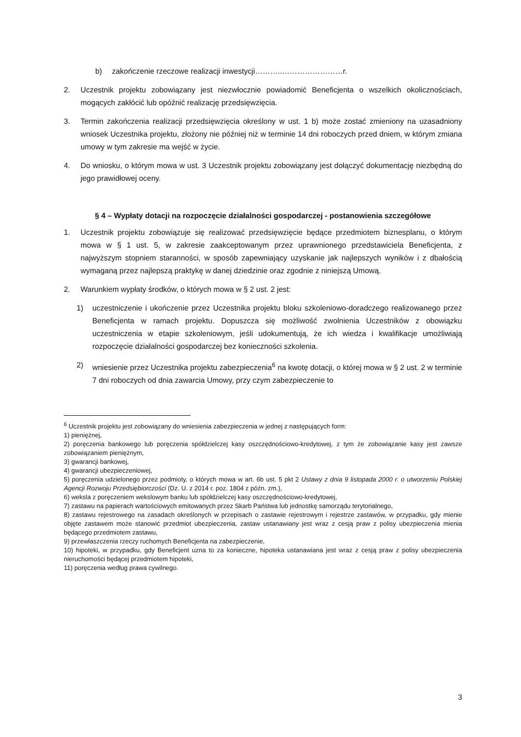b) zakończenie rzeczowe realizacji inwestycji………..……………………r.
2. Uczestnik projektu zobowiązany jest niezwłocznie powiadomić Beneficjenta o wszelkich okolicznościach, mogących zakłócić lub opóźnić realizację przedsięwzięcia.
3. Termin zakończenia realizacji przedsięwzięcia określony w ust. 1 b) może zostać zmieniony na uzasadniony wniosek Uczestnika projektu, złożony nie później niż w terminie 14 dni roboczych przed dniem, w którym zmiana umowy w tym zakresie ma wejść w życie.
4. Do wniosku, o którym mowa w ust. 3 Uczestnik projektu zobowiązany jest dołączyć dokumentację niezbędną do jego prawidłowej oceny.
§ 4 – Wypłaty dotacji na rozpoczęcie działalności gospodarczej - postanowienia szczegółowe
1. Uczestnik projektu zobowiązuje się realizować przedsięwzięcie będące przedmiotem biznesplanu, o którym mowa w § 1 ust. 5, w zakresie zaakceptowanym przez uprawnionego przedstawiciela Beneficjenta, z najwyższym stopniem staranności, w sposób zapewniający uzyskanie jak najlepszych wyników i z dbałością wymaganą przez najlepszą praktykę w danej dziedzinie oraz zgodnie z niniejszą Umową.
2. Warunkiem wypłaty środków, o których mowa w § 2 ust. 2 jest:
1) uczestniczenie i ukończenie przez Uczestnika projektu bloku szkoleniowo-doradczego realizowanego przez Beneficjenta w ramach projektu. Dopuszcza się możliwość zwolnienia Uczestników z obowiązku uczestniczenia w etapie szkoleniowym, jeśli udokumentują, że ich wiedza i kwalifikacje umożliwiają rozpoczęcie działalności gospodarczej bez konieczności szkolenia.
2) wniesienie przez Uczestnika projektu zabezpieczenia<sup>6</sup> na kwotę dotacji, o której mowa w § 2 ust. 2 w terminie 7 dni roboczych od dnia zawarcia Umowy, przy czym zabezpieczenie to
<sup>6</sup> Uczestnik projektu jest zobowiązany do wniesienia zabezpieczenia w jednej z następujących form:
1) pieniężnej,
2) poręczenia bankowego lub poręczenia spółdzielczej kasy oszczędnościowo-kredytowej, z tym że zobowiązanie kasy jest zawsze zobowiązaniem pieniężnym,
3) gwarancji bankowej,
4) gwarancji ubezpieczeniowej,
5) poręczenia udzielonego przez podmioty, o których mowa w art. 6b ust. 5 pkt 2 Ustawy z dnia 9 listopada 2000 r. o utworzeniu Polskiej Agencji Rozwoju Przedsiębiorczości (Dz. U. z 2014 r. poz. 1804 z późn. zm.),
6) weksla z poręczeniem wekslowym banku lub spółdzielczej kasy oszczędnościowo-kredytowej,
7) zastawu na papierach wartościowych emitowanych przez Skarb Państwa lub jednostkę samorządu terytorialnego,
8) zastawu rejestrowego na zasadach określonych w przepisach o zastawie rejestrowym i rejestrze zastawów, w przypadku, gdy mienie objęte zastawem może stanowić przedmiot ubezpieczenia, zastaw ustanawiany jest wraz z cesją praw z polisy ubezpieczenia mienia będącego przedmiotem zastawu,
9) przewłaszczenia rzeczy ruchomych Beneficjenta na zabezpieczenie,
10) hipoteki, w przypadku, gdy Beneficjent uzna to za konieczne, hipoteka ustanawiana jest wraz z cesją praw z polisy ubezpieczenia nieruchomości będącej przedmiotem hipoteki,
11) poręczenia według prawa cywilnego.
3